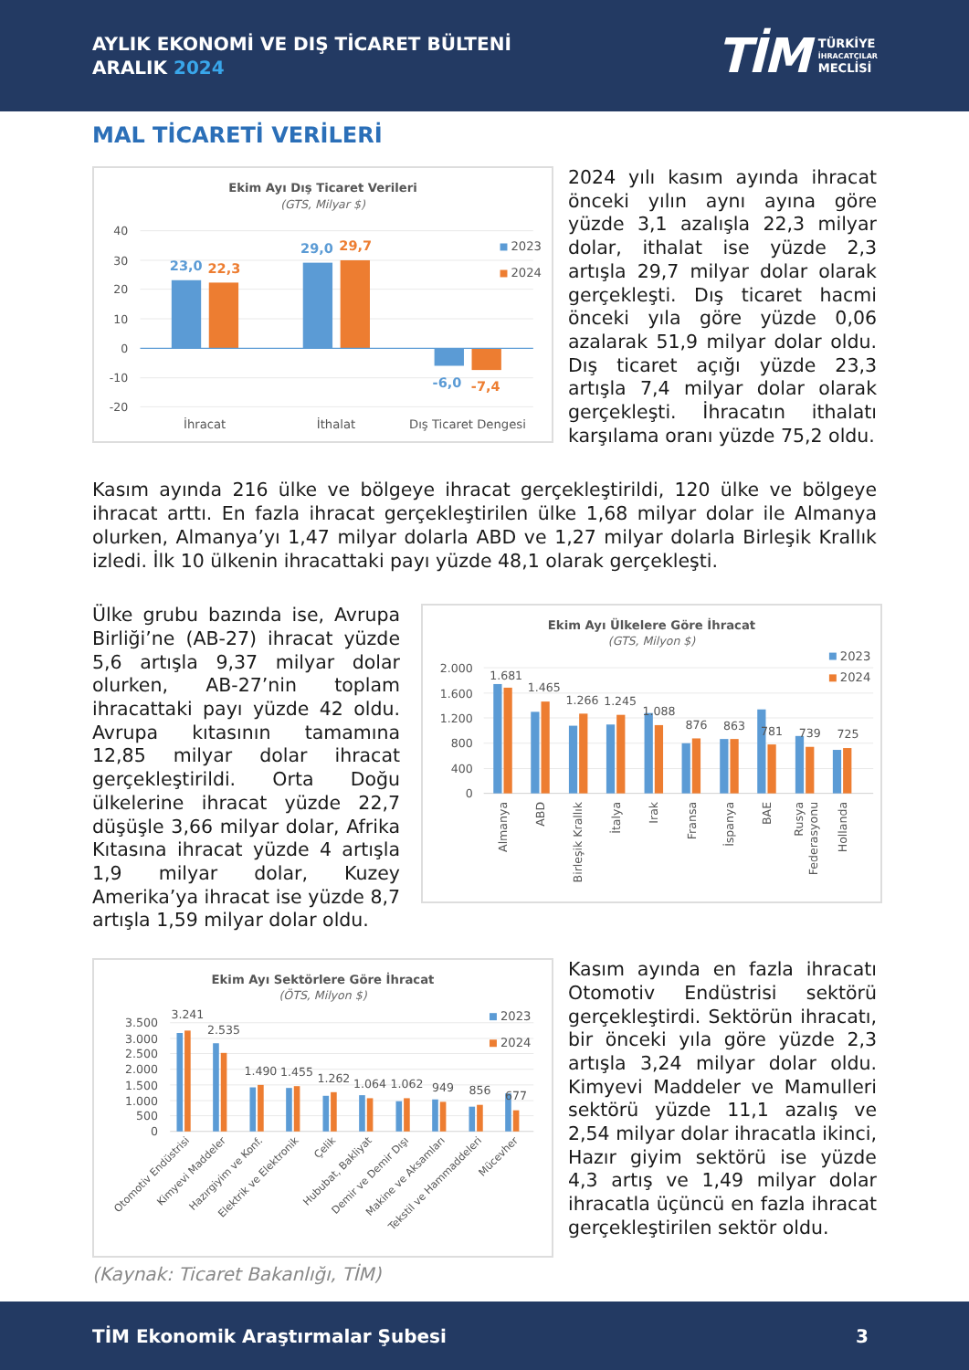AYLIK EKONOMİ VE DIŞ TİCARET BÜLTENİ
ARALIK 2024
TİM
TÜRKİYE
İHRACATÇILAR
MECLİSİ
MAL TİCARETİ VERİLERİ
Ekim Ayı Dış Ticaret Verileri
(GTS, Milyar $)
40
30
20
10
0
-10
-20
23,0
22,3
29,0
29,7
-6,0
-7,4
İhracat
İthalat
Dış Ticaret Dengesi
2023
2024
2024 yılı kasım ayında ihracat önceki yılın aynı ayına göre yüzde 3,1 azalışla 22,3 milyar dolar, ithalat ise yüzde 2,3 artışla 29,7 milyar dolar olarak gerçekleşti. Dış ticaret hacmi önceki yıla göre yüzde 0,06 azalarak 51,9 milyar dolar oldu. Dış ticaret açığı yüzde 23,3 artışla 7,4 milyar dolar olarak gerçekleşti. İhracatın ithalatı karşılama oranı yüzde 75,2 oldu.
Kasım ayında 216 ülke ve bölgeye ihracat gerçekleştirildi, 120 ülke ve bölgeye ihracat arttı. En fazla ihracat gerçekleştirilen ülke 1,68 milyar dolar ile Almanya olurken, Almanya’yı 1,47 milyar dolarla ABD ve 1,27 milyar dolarla Birleşik Krallık izledi. İlk 10 ülkenin ihracattaki payı yüzde 48,1 olarak gerçekleşti.
Ülke grubu bazında ise, Avrupa Birliği’ne (AB-27) ihracat yüzde 5,6 artışla 9,37 milyar dolar olurken, AB-27’nin toplam ihracattaki payı yüzde 42 oldu. Avrupa kıtasının tamamına 12,85 milyar dolar ihracat gerçekleştirildi. Orta Doğu ülkelerine ihracat yüzde 22,7 düşüşle 3,66 milyar dolar, Afrika Kıtasına ihracat yüzde 4 artışla 1,9 milyar dolar, Kuzey Amerika’ya ihracat ise yüzde 8,7 artışla 1,59 milyar dolar oldu.
Ekim Ayı Ülkelere Göre İhracat
(GTS, Milyon $)
2.000
1.600
1.200
800
400
0
1.681
1.465
1.266
1.245
1.088
876
863
781
739
725
Almanya
ABD
Birleşik Krallık
İtalya
Irak
Fransa
İspanya
BAE
Rusya
Federasyonu
Hollanda
2023
2024
Ekim Ayı Sektörlere Göre İhracat
(ÖTS, Milyon $)
3.500
3.000
2.500
2.000
1.500
1.000
500
0
3.241
2.535
1.490
1.455
1.262
1.064
1.062
949
856
677
Otomotiv Endüstrisi
Kimyevi Maddeler
Hazırgiyim ve Konf.
Elektrik ve Elektronik
Çelik
Hububat, Bakliyat
Demir ve Demir Dışı
Makine ve Aksamları
Tekstil ve Hammaddeleri
Mücevher
2023
2024
Kasım ayında en fazla ihracatı Otomotiv Endüstrisi sektörü gerçekleştirdi. Sektörün ihracatı, bir önceki yıla göre yüzde 2,3 artışla 3,24 milyar dolar oldu. Kimyevi Maddeler ve Mamulleri sektörü yüzde 11,1 azalış ve 2,54 milyar dolar ihracatla ikinci, Hazır giyim sektörü ise yüzde 4,3 artış ve 1,49 milyar dolar ihracatla üçüncü en fazla ihracat gerçekleştirilen sektör oldu.
(Kaynak: Ticaret Bakanlığı, TİM)
TİM Ekonomik Araştırmalar Şubesi 3